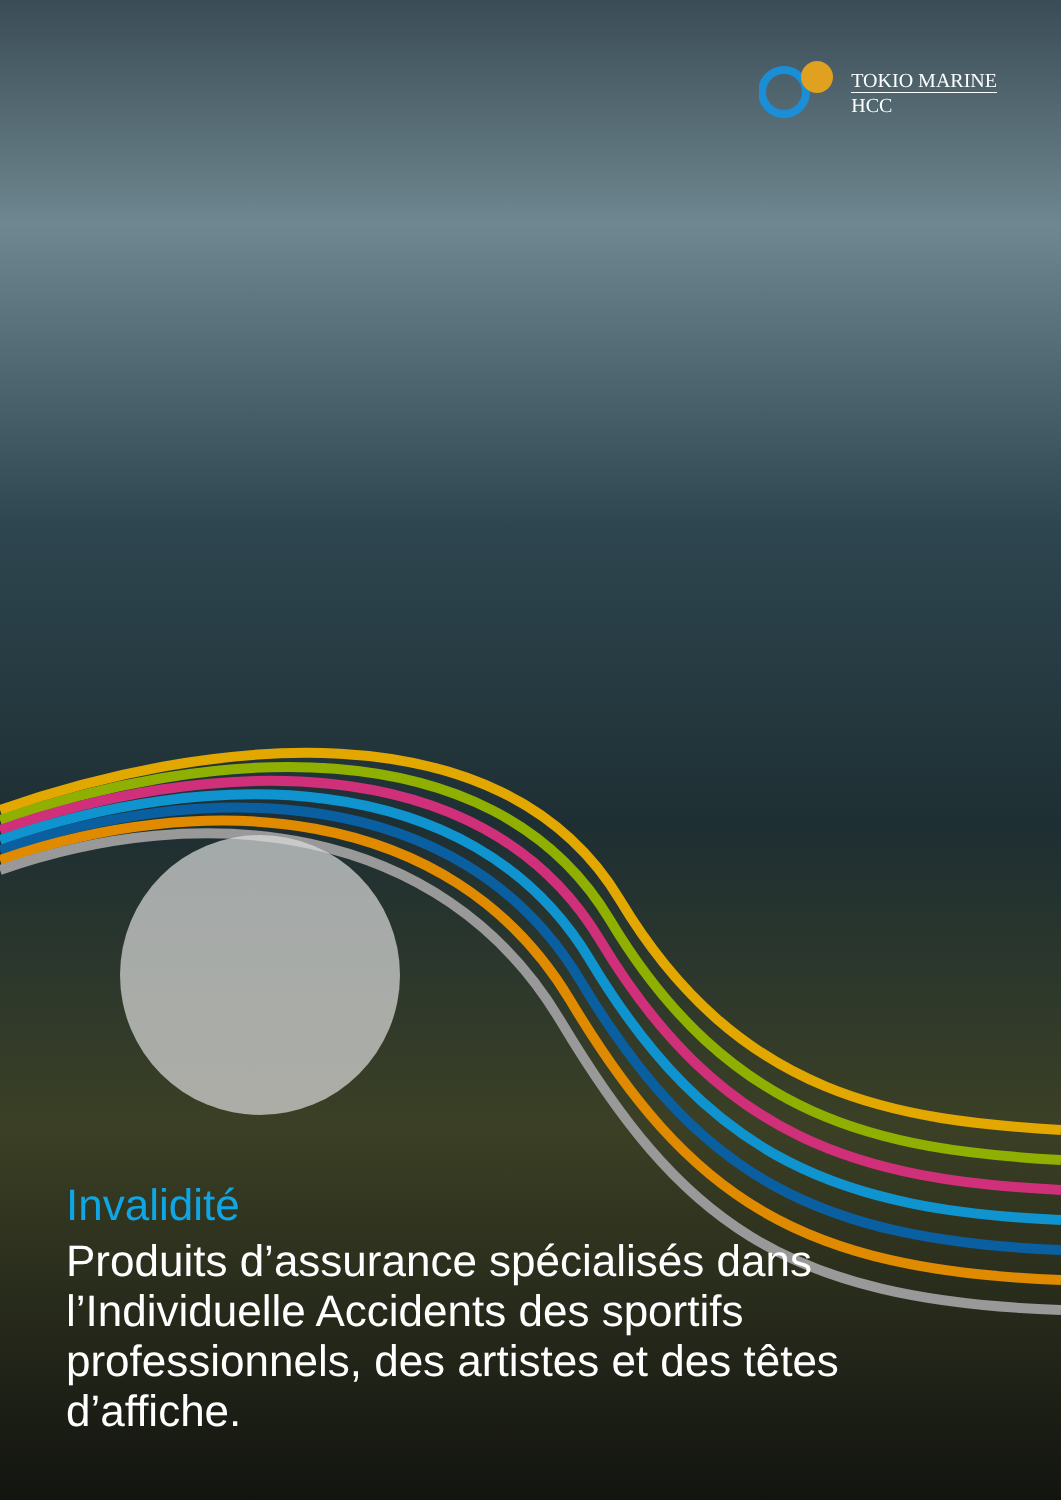TOKIO MARINE
HCC
Invalidité
Produits d’assurance spécialisés dans l’Individuelle Accidents des sportifs professionnels, des artistes et des têtes d’affiche.